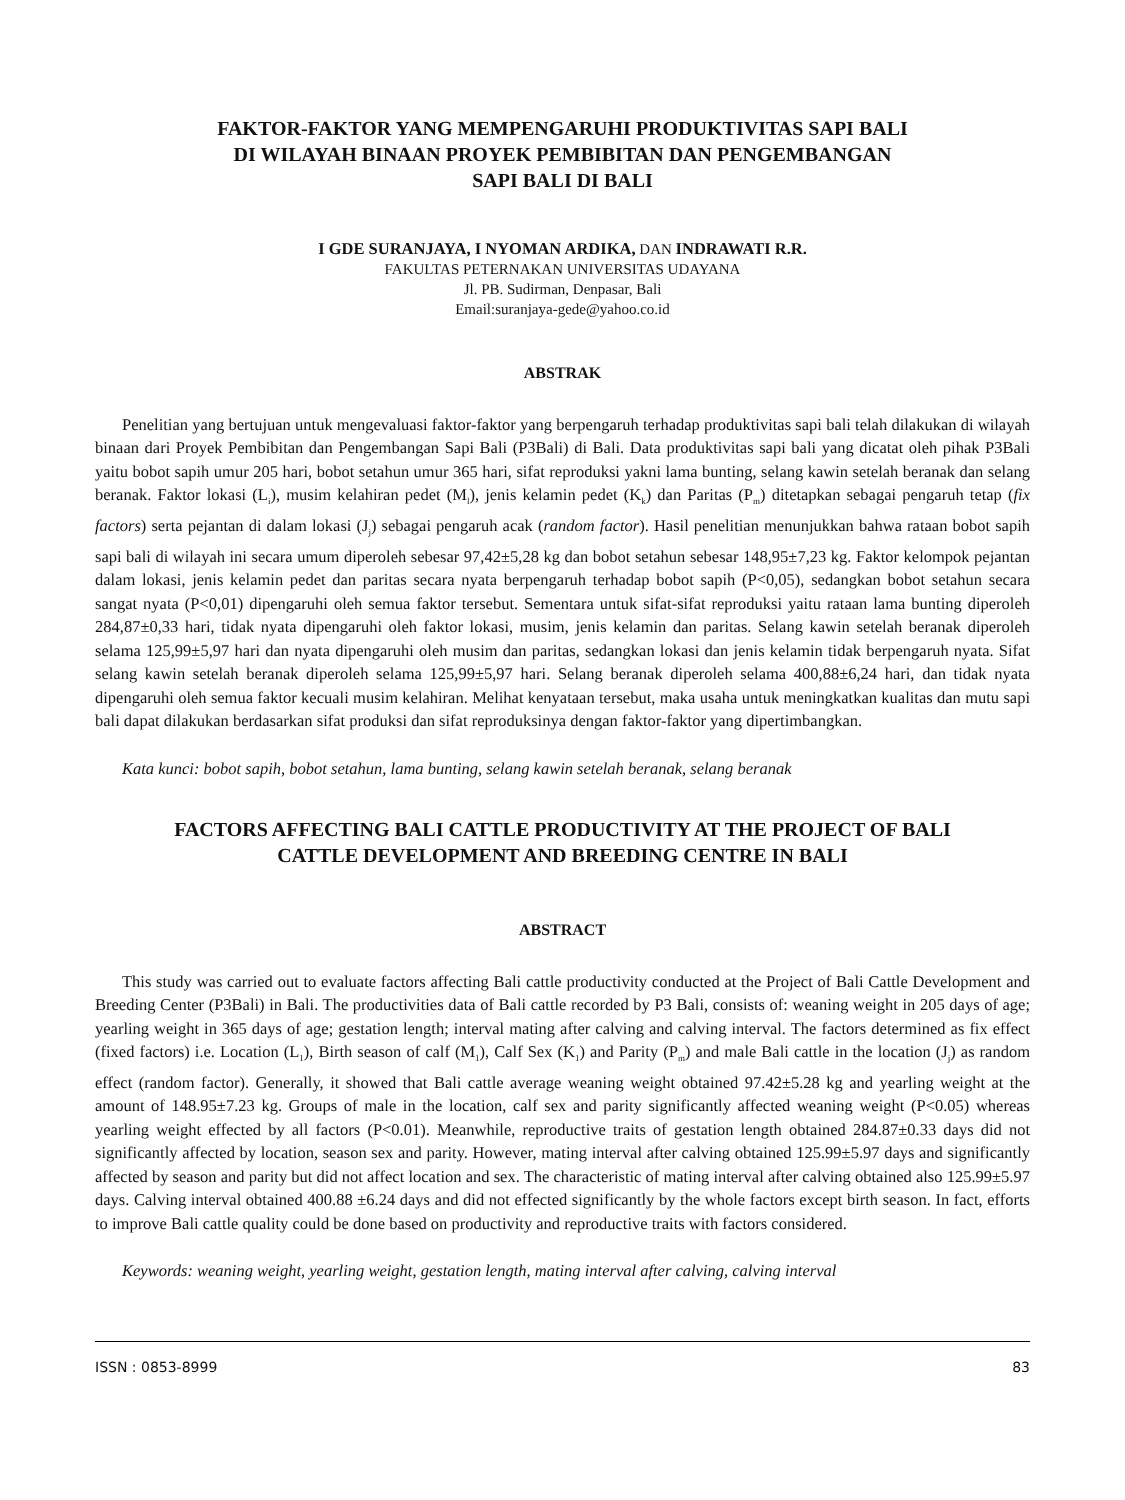FAKTOR-FAKTOR YANG MEMPENGARUHI PRODUKTIVITAS SAPI BALI
DI WILAYAH BINAAN PROYEK PEMBIBITAN DAN PENGEMBANGAN
SAPI BALI DI BALI
I GDE SURANJAYA, I NYOMAN ARDIKA, DAN INDRAWATI R.R.
FAKULTAS PETERNAKAN UNIVERSITAS UDAYANA
Jl. PB. Sudirman, Denpasar, Bali
Email:suranjaya-gede@yahoo.co.id
ABSTRAK
Penelitian yang bertujuan untuk mengevaluasi faktor-faktor yang berpengaruh terhadap produktivitas sapi bali telah dilakukan di wilayah binaan dari Proyek Pembibitan dan Pengembangan Sapi Bali (P3Bali) di Bali. Data produktivitas sapi bali yang dicatat oleh pihak P3Bali yaitu bobot sapih umur 205 hari, bobot setahun umur 365 hari, sifat reproduksi yakni lama bunting, selang kawin setelah beranak dan selang beranak. Faktor lokasi (L<sub>i</sub>), musim kelahiran pedet (M<sub>l</sub>), jenis kelamin pedet (K<sub>k</sub>) dan Paritas (P<sub>m</sub>) ditetapkan sebagai pengaruh tetap (fix factors) serta pejantan di dalam lokasi (J<sub>j</sub>) sebagai pengaruh acak (random factor). Hasil penelitian menunjukkan bahwa rataan bobot sapih sapi bali di wilayah ini secara umum diperoleh sebesar 97,42±5,28 kg dan bobot setahun sebesar 148,95±7,23 kg. Faktor kelompok pejantan dalam lokasi, jenis kelamin pedet dan paritas secara nyata berpengaruh terhadap bobot sapih (P<0,05), sedangkan bobot setahun secara sangat nyata (P<0,01) dipengaruhi oleh semua faktor tersebut. Sementara untuk sifat-sifat reproduksi yaitu rataan lama bunting diperoleh 284,87±0,33 hari, tidak nyata dipengaruhi oleh faktor lokasi, musim, jenis kelamin dan paritas. Selang kawin setelah beranak diperoleh selama 125,99±5,97 hari dan nyata dipengaruhi oleh musim dan paritas, sedangkan lokasi dan jenis kelamin tidak berpengaruh nyata. Sifat selang kawin setelah beranak diperoleh selama 125,99±5,97 hari. Selang beranak diperoleh selama 400,88±6,24 hari, dan tidak nyata dipengaruhi oleh semua faktor kecuali musim kelahiran. Melihat kenyataan tersebut, maka usaha untuk meningkatkan kualitas dan mutu sapi bali dapat dilakukan berdasarkan sifat produksi dan sifat reproduksinya dengan faktor-faktor yang dipertimbangkan.
Kata kunci: bobot sapih, bobot setahun, lama bunting, selang kawin setelah beranak, selang beranak
FACTORS AFFECTING BALI CATTLE PRODUCTIVITY AT THE PROJECT OF BALI
CATTLE DEVELOPMENT AND BREEDING CENTRE IN BALI
ABSTRACT
This study was carried out to evaluate factors affecting Bali cattle productivity conducted at the Project of Bali Cattle Development and Breeding Center (P3Bali) in Bali. The productivities data of Bali cattle recorded by P3 Bali, consists of: weaning weight in 205 days of age; yearling weight in 365 days of age; gestation length; interval mating after calving and calving interval. The factors determined as fix effect (fixed factors) i.e. Location (L<sub>1</sub>), Birth season of calf (M<sub>1</sub>), Calf Sex (K<sub>1</sub>) and Parity (P<sub>m</sub>) and male Bali cattle in the location (J<sub>j</sub>) as random effect (random factor). Generally, it showed that Bali cattle average weaning weight obtained 97.42±5.28 kg and yearling weight at the amount of 148.95±7.23 kg. Groups of male in the location, calf sex and parity significantly affected weaning weight (P<0.05) whereas yearling weight effected by all factors (P<0.01). Meanwhile, reproductive traits of gestation length obtained 284.87±0.33 days did not significantly affected by location, season sex and parity. However, mating interval after calving obtained 125.99±5.97 days and significantly affected by season and parity but did not affect location and sex. The characteristic of mating interval after calving obtained also 125.99±5.97 days. Calving interval obtained 400.88 ±6.24 days and did not effected significantly by the whole factors except birth season. In fact, efforts to improve Bali cattle quality could be done based on productivity and reproductive traits with factors considered.
Keywords: weaning weight, yearling weight, gestation length, mating interval after calving, calving interval
ISSN : 0853-8999 83